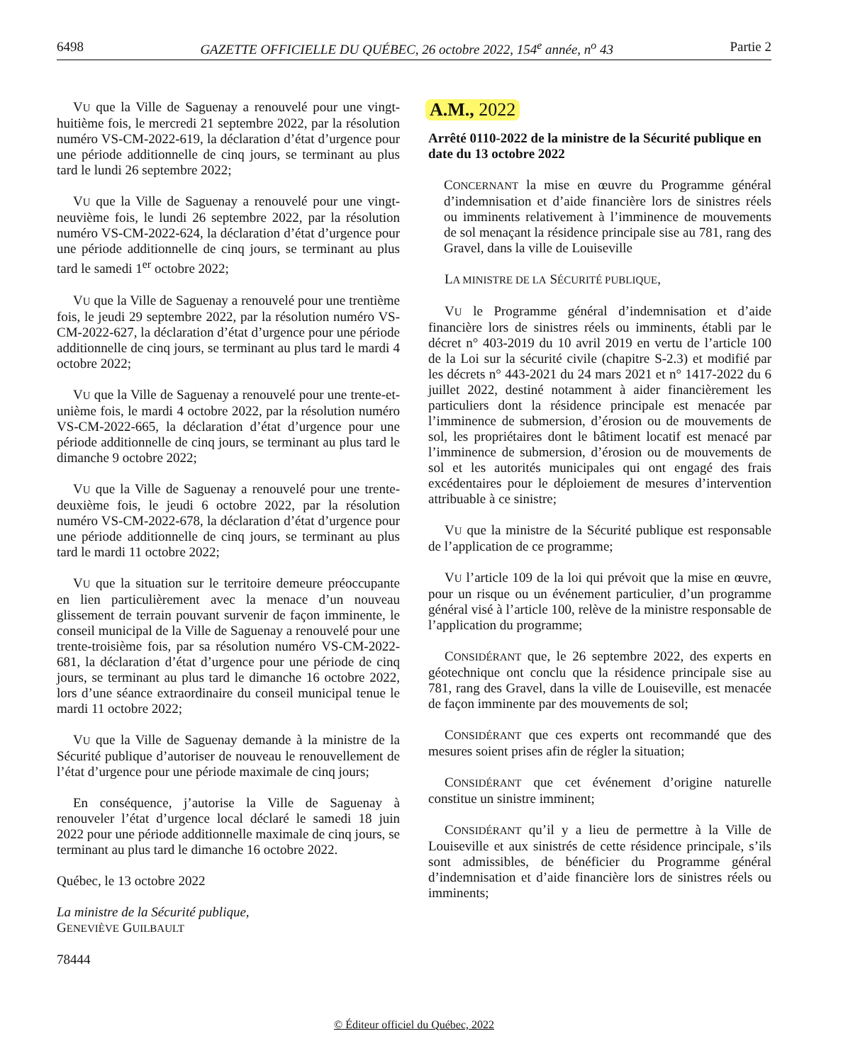6498 GAZETTE OFFICIELLE DU QUÉBEC, 26 octobre 2022, 154<sup>e</sup> année, n<sup>o</sup> 43 Partie 2
VU que la Ville de Saguenay a renouvelé pour une vingt-huitième fois, le mercredi 21 septembre 2022, par la résolution numéro VS-CM-2022-619, la déclaration d’état d’urgence pour une période additionnelle de cinq jours, se terminant au plus tard le lundi 26 septembre 2022;
VU que la Ville de Saguenay a renouvelé pour une vingt-neuvième fois, le lundi 26 septembre 2022, par la résolution numéro VS-CM-2022-624, la déclaration d’état d’urgence pour une période additionnelle de cinq jours, se terminant au plus tard le samedi 1<sup>er</sup> octobre 2022;
VU que la Ville de Saguenay a renouvelé pour une trentième fois, le jeudi 29 septembre 2022, par la résolution numéro VS-CM-2022-627, la déclaration d’état d’urgence pour une période additionnelle de cinq jours, se terminant au plus tard le mardi 4 octobre 2022;
VU que la Ville de Saguenay a renouvelé pour une trente-et-unième fois, le mardi 4 octobre 2022, par la résolution numéro VS-CM-2022-665, la déclaration d’état d’urgence pour une période additionnelle de cinq jours, se terminant au plus tard le dimanche 9 octobre 2022;
VU que la Ville de Saguenay a renouvelé pour une trente-deuxième fois, le jeudi 6 octobre 2022, par la résolution numéro VS-CM-2022-678, la déclaration d’état d’urgence pour une période additionnelle de cinq jours, se terminant au plus tard le mardi 11 octobre 2022;
VU que la situation sur le territoire demeure préoccupante en lien particulièrement avec la menace d’un nouveau glissement de terrain pouvant survenir de façon imminente, le conseil municipal de la Ville de Saguenay a renouvelé pour une trente-troisième fois, par sa résolution numéro VS-CM-2022-681, la déclaration d’état d’urgence pour une période de cinq jours, se terminant au plus tard le dimanche 16 octobre 2022, lors d’une séance extraordinaire du conseil municipal tenue le mardi 11 octobre 2022;
VU que la Ville de Saguenay demande à la ministre de la Sécurité publique d’autoriser de nouveau le renouvellement de l’état d’urgence pour une période maximale de cinq jours;
En conséquence, j’autorise la Ville de Saguenay à renouveler l’état d’urgence local déclaré le samedi 18 juin 2022 pour une période additionnelle maximale de cinq jours, se terminant au plus tard le dimanche 16 octobre 2022.
Québec, le 13 octobre 2022
La ministre de la Sécurité publique,
GENEVIÈVE GUILBAULT
78444
A.M., 2022
Arrêté 0110-2022 de la ministre de la Sécurité publique en date du 13 octobre 2022
CONCERNANT la mise en œuvre du Programme général d’indemnisation et d’aide financière lors de sinistres réels ou imminents relativement à l’imminence de mouvements de sol menaçant la résidence principale sise au 781, rang des Gravel, dans la ville de Louiseville
LA MINISTRE DE LA SÉCURITÉ PUBLIQUE,
VU le Programme général d’indemnisation et d’aide financière lors de sinistres réels ou imminents, établi par le décret n° 403-2019 du 10 avril 2019 en vertu de l’article 100 de la Loi sur la sécurité civile (chapitre S-2.3) et modifié par les décrets n° 443-2021 du 24 mars 2021 et n° 1417-2022 du 6 juillet 2022, destiné notamment à aider financièrement les particuliers dont la résidence principale est menacée par l’imminence de submersion, d’érosion ou de mouvements de sol, les propriétaires dont le bâtiment locatif est menacé par l’imminence de submersion, d’érosion ou de mouvements de sol et les autorités municipales qui ont engagé des frais excédentaires pour le déploiement de mesures d’intervention attribuable à ce sinistre;
VU que la ministre de la Sécurité publique est responsable de l’application de ce programme;
VU l’article 109 de la loi qui prévoit que la mise en œuvre, pour un risque ou un événement particulier, d’un programme général visé à l’article 100, relève de la ministre responsable de l’application du programme;
CONSIDÉRANT que, le 26 septembre 2022, des experts en géotechnique ont conclu que la résidence principale sise au 781, rang des Gravel, dans la ville de Louiseville, est menacée de façon imminente par des mouvements de sol;
CONSIDÉRANT que ces experts ont recommandé que des mesures soient prises afin de régler la situation;
CONSIDÉRANT que cet événement d’origine naturelle constitue un sinistre imminent;
CONSIDÉRANT qu’il y a lieu de permettre à la Ville de Louiseville et aux sinistrés de cette résidence principale, s’ils sont admissibles, de bénéficier du Programme général d’indemnisation et d’aide financière lors de sinistres réels ou imminents;
© Éditeur officiel du Québec, 2022